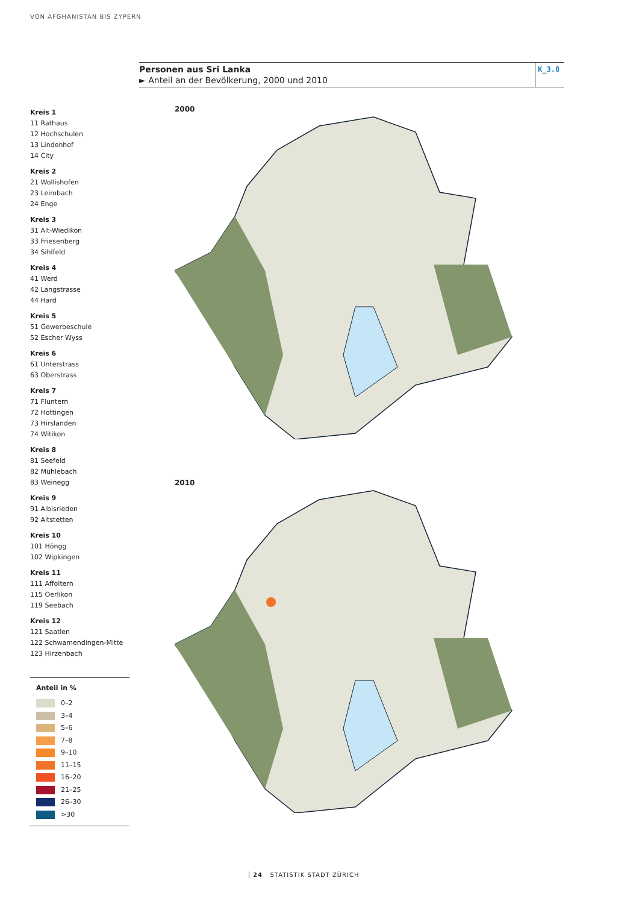VON AFGHANISTAN BIS ZYPERN
Personen aus Sri Lanka
► Anteil an der Bevölkerung, 2000 und 2010
K_3.8
Kreis 1
11 Rathaus
12 Hochschulen
13 Lindenhof
14 City
Kreis 2
21 Wollishofen
23 Leimbach
24 Enge
Kreis 3
31 Alt-Wiedikon
33 Friesenberg
34 Sihlfeld
Kreis 4
41 Werd
42 Langstrasse
44 Hard
Kreis 5
51 Gewerbeschule
52 Escher Wyss
Kreis 6
61 Unterstrass
63 Oberstrass
Kreis 7
71 Fluntern
72 Hottingen
73 Hirslanden
74 Witikon
Kreis 8
81 Seefeld
82 Mühlebach
83 Weinegg
Kreis 9
91 Albisrieden
92 Altstetten
Kreis 10
101 Höngg
102 Wipkingen
Kreis 11
111 Affoltern
115 Oerlikon
119 Seebach
Kreis 12
121 Saatlen
122 Schwamendingen-Mitte
123 Hirzenbach
Anteil in %
0–2
3–4
5–6
7–8
9–10
11–15
16–20
21–25
26–30
>30
2000
2010
24 STATISTIK STADT ZÜRICH